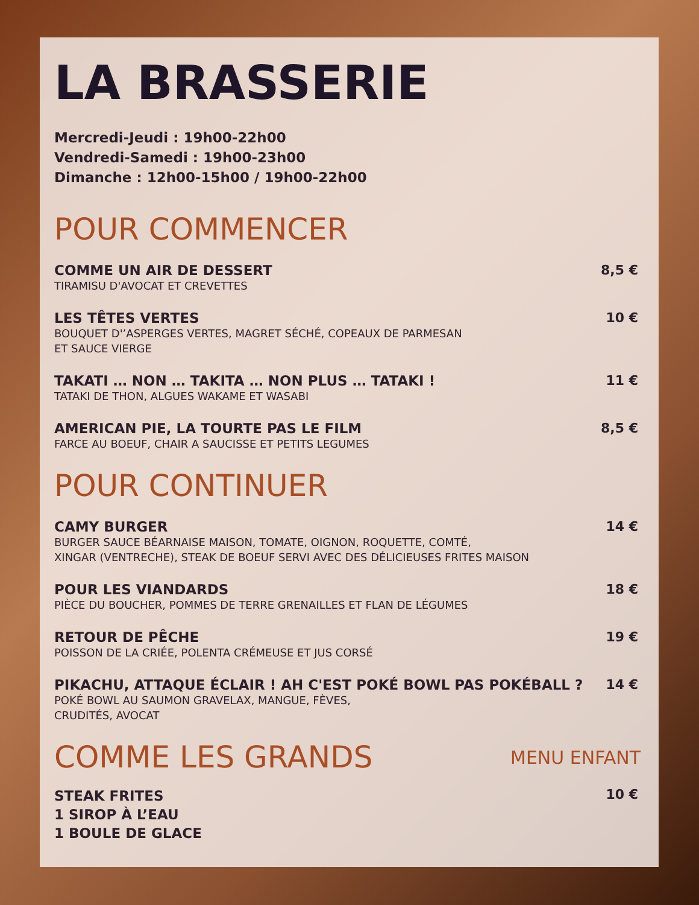LA BRASSERIE
Mercredi-Jeudi : 19h00-22h00
Vendredi-Samedi : 19h00-23h00
Dimanche : 12h00-15h00 / 19h00-22h00
POUR COMMENCER
COMME UN AIR DE DESSERT
TIRAMISU D'AVOCAT ET CREVETTES
8,5 €
LES TÊTES VERTES
BOUQUET D'’ASPERGES VERTES, MAGRET SÉCHÉ, COPEAUX DE PARMESAN
ET SAUCE VIERGE
10 €
TAKATI … NON … TAKITA … NON PLUS … TATAKI !
TATAKI DE THON, ALGUES WAKAME ET WASABI
11 €
AMERICAN PIE, LA TOURTE PAS LE FILM
FARCE AU BOEUF, CHAIR A SAUCISSE ET PETITS LEGUMES
8,5 €
POUR CONTINUER
CAMY BURGER
BURGER SAUCE BÉARNAISE MAISON, TOMATE, OIGNON, ROQUETTE, COMTÉ,
XINGAR (VENTRECHE), STEAK DE BOEUF SERVI AVEC DES DÉLICIEUSES FRITES MAISON
14 €
POUR LES VIANDARDS
PIÈCE DU BOUCHER, POMMES DE TERRE GRENAILLES ET FLAN DE LÉGUMES
18 €
RETOUR DE PÊCHE
POISSON DE LA CRIÉE, POLENTA CRÉMEUSE ET JUS CORSÉ
19 €
PIKACHU, ATTAQUE ÉCLAIR ! AH C'EST POKÉ BOWL PAS POKÉBALL ?
POKÉ BOWL AU SAUMON GRAVELAX, MANGUE, FÈVES,
CRUDITÉS, AVOCAT
14 €
COMME LES GRANDS
MENU ENFANT
STEAK FRITES
1 SIROP À L’EAU
1 BOULE DE GLACE
10 €